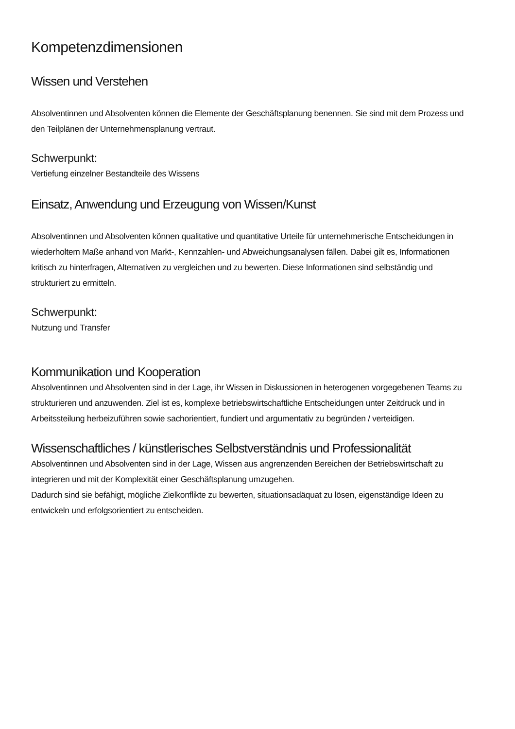Kompetenzdimensionen
Wissen und Verstehen
Absolventinnen und Absolventen können die Elemente der Geschäftsplanung benennen. Sie sind mit dem Prozess und den Teilplänen der Unternehmensplanung vertraut.
Schwerpunkt:
Vertiefung einzelner Bestandteile des Wissens
Einsatz, Anwendung und Erzeugung von Wissen/Kunst
Absolventinnen und Absolventen können qualitative und quantitative Urteile für unternehmerische Entscheidungen in wiederholtem Maße anhand von Markt-, Kennzahlen- und Abweichungsanalysen fällen. Dabei gilt es, Informationen kritisch zu hinterfragen, Alternativen zu vergleichen und zu bewerten. Diese Informationen sind selbständig und strukturiert zu ermitteln.
Schwerpunkt:
Nutzung und Transfer
Kommunikation und Kooperation
Absolventinnen und Absolventen sind in der Lage, ihr Wissen in Diskussionen in heterogenen vorgegebenen Teams zu strukturieren und anzuwenden. Ziel ist es, komplexe betriebswirtschaftliche Entscheidungen unter Zeitdruck und in Arbeitssteilung herbeizuführen sowie sachorientiert, fundiert und argumentativ zu begründen / verteidigen.
Wissenschaftliches / künstlerisches Selbstverständnis und Professionalität
Absolventinnen und Absolventen sind in der Lage, Wissen aus angrenzenden Bereichen der Betriebswirtschaft zu integrieren und mit der Komplexität einer Geschäftsplanung umzugehen.
Dadurch sind sie befähigt, mögliche Zielkonflikte zu bewerten, situationsadäquat zu lösen, eigenständige Ideen zu entwickeln und erfolgsorientiert zu entscheiden.